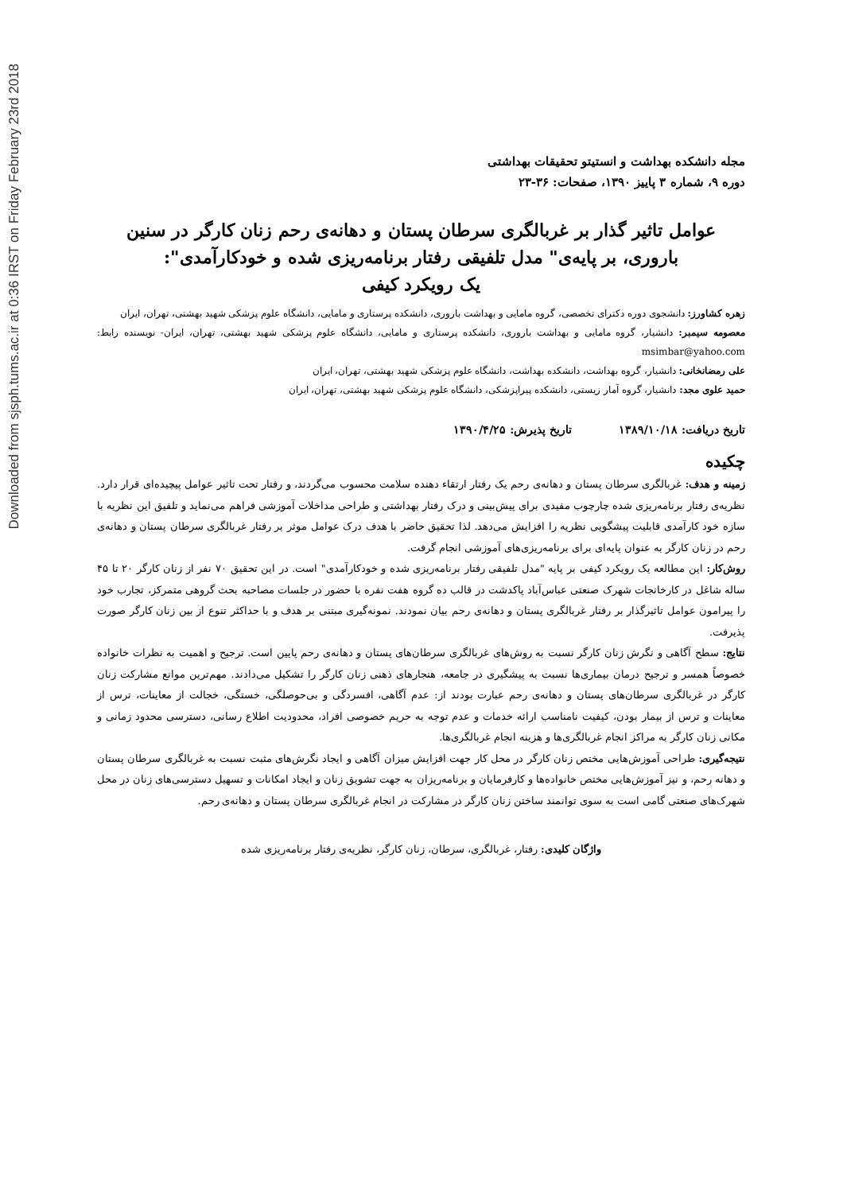Downloaded from sjsph.tums.ac.ir at 0:36 IRST on Friday February 23rd 2018
مجله دانشکده بهداشت و انستیتو تحقیقات بهداشتی
دوره ۹، شماره ۳ پاییز ۱۳۹۰، صفحات: ۳۶-۲۳
عوامل تاثیر گذار بر غربالگری سرطان پستان و دهانه‌ی رحم زنان کارگر در سنین باروری، بر پایه‌ی" مدل تلفیقی رفتار برنامه‌ریزی شده و خودکارآمدی":
یک رویکرد کیفی
زهره کشاورز: دانشجوی دوره دکترای تخصصی، گروه مامایی و بهداشت باروری، دانشکده پرستاری و مامایی، دانشگاه علوم پزشکی شهید بهشتی، تهران، ایران
معصومه سیمبر: دانشیار، گروه مامایی و بهداشت باروری، دانشکده پرستاری و مامایی، دانشگاه علوم پزشکی شهید بهشتی، تهران، ایران- نویسنده رابط: msimbar@yahoo.com
علی رمضانخانی: دانشیار، گروه بهداشت، دانشکده بهداشت، دانشگاه علوم پزشکی شهید بهشتی، تهران، ایران
حمید علوی مجد: دانشیار، گروه آمار زیستی، دانشکده پیراپزشکی، دانشگاه علوم پزشکی شهید بهشتی، تهران، ایران
تاریخ دریافت: ۱۳۸۹/۱۰/۱۸ تاریخ پذیرش: ۱۳۹۰/۴/۲۵
چکیده
زمینه و هدف: غربالگری سرطان پستان و دهانه‌ی رحم یک رفتار ارتقاء دهنده سلامت محسوب می‌گردند، و رفتار تحت تاثیر عوامل پیچیده‌ای قرار دارد. نظریه‌ی رفتار برنامه‌ریزی شده چارچوب مفیدی برای پیش‌بینی و درک رفتار بهداشتی و طراحی مداخلات آموزشی فراهم می‌نماید و تلفیق این نظریه با سازه خود کارآمدی قابلیت پیشگویی نظریه را افزایش می‌دهد. لذا تحقیق حاضر با هدف درک عوامل موثر بر رفتار غربالگری سرطان پستان و دهانه‌ی رحم در زنان کارگر به عنوان پایه‌ای برای برنامه‌ریزی‌های آموزشی انجام گرفت.
روش‌کار: این مطالعه یک رویکرد کیفی بر پایه "مدل تلفیقی رفتار برنامه‌ریزی شده و خودکارآمدی" است. در این تحقیق ۷۰ نفر از زنان کارگر ۲۰ تا ۴۵ ساله شاغل در کارخانجات شهرک صنعتی عباس‌آباد پاکدشت در قالب ده گروه هفت نفره با حضور در جلسات مصاحبه بحث گروهی متمرکز، تجارب خود را پیرامون عوامل تاثیرگذار بر رفتار غربالگری پستان و دهانه‌ی رحم بیان نمودند. نمونه‌گیری مبتنی بر هدف و با حداکثر تنوع از بین زنان کارگر صورت پذیرفت.
نتایج: سطح آگاهی و نگرش زنان کارگر نسبت به روش‌های غربالگری سرطان‌های پستان و دهانه‌ی رحم پایین است. ترجیح و اهمیت به نظرات خانواده خصوصاً همسر و ترجیح درمان بیماری‌ها نسبت به پیشگیری در جامعه، هنجارهای ذهنی زنان کارگر را تشکیل می‌دادند. مهم‌ترین موانع مشارکت زنان کارگر در غربالگری سرطان‌های پستان و دهانه‌ی رحم عبارت بودند از: عدم آگاهی، افسردگی و بی‌حوصلگی، خستگی، خجالت از معاینات، ترس از معاینات و ترس از بیمار بودن، کیفیت نامناسب ارائه خدمات و عدم توجه به حریم خصوصی افراد، محدودیت اطلاع رسانی، دسترسی محدود زمانی و مکانی زنان کارگر به مراکز انجام غربالگری‌ها و هزینه انجام غربالگری‌ها.
نتیجه‌گیری: طراحی آموزش‌هایی مختص زنان کارگر در محل کار جهت افزایش میزان آگاهی و ایجاد نگرش‌های مثبت نسبت به غربالگری سرطان پستان و دهانه رحم، و نیز آموزش‌هایی مختص خانواده‌ها و کارفرمایان و برنامه‌ریزان به جهت تشویق زنان و ایجاد امکانات و تسهیل دسترسی‌های زنان در محل شهرک‌های صنعتی گامی است به سوی توانمند ساختن زنان کارگر در مشارکت در انجام غربالگری سرطان پستان و دهانه‌ی رحم.
واژگان کلیدی: رفتار، غربالگری، سرطان، زنان کارگر، نظریه‌ی رفتار برنامه‌ریزی شده